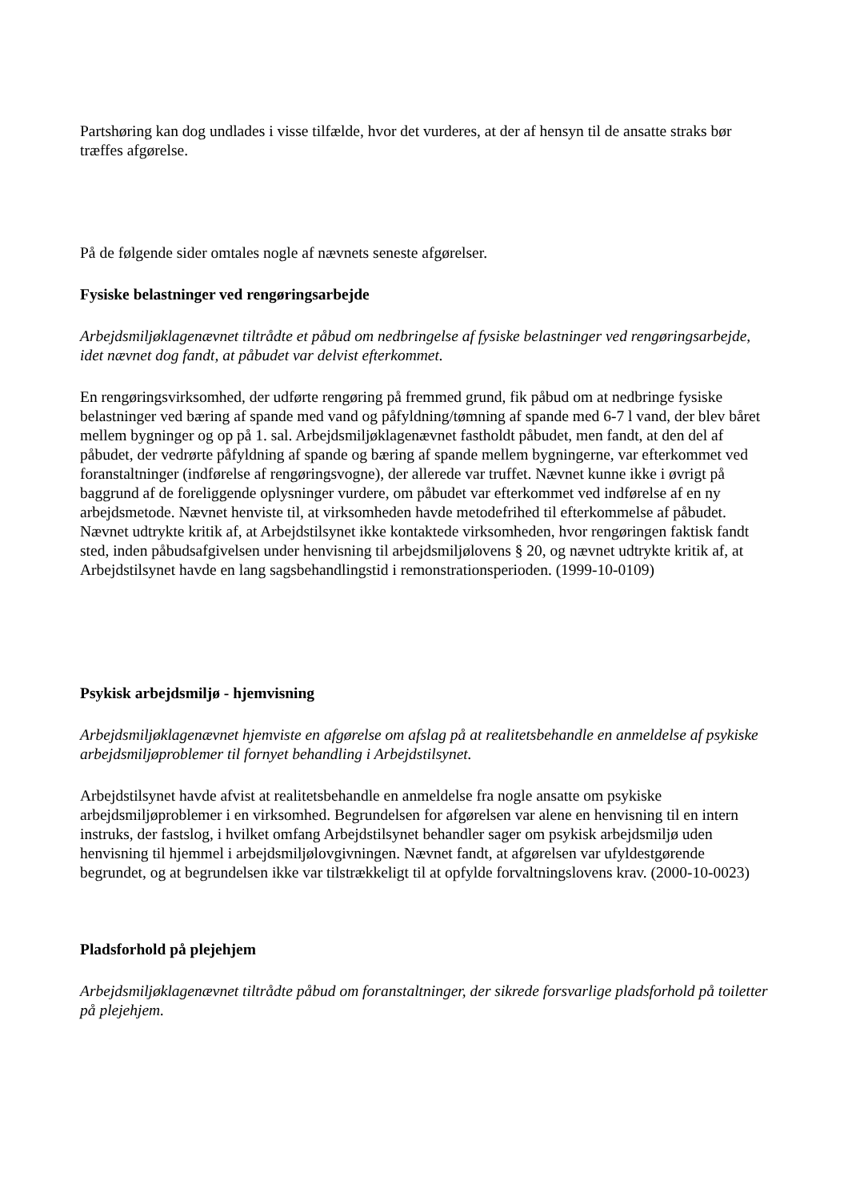Partshøring kan dog undlades i visse tilfælde, hvor det vurderes, at der af hensyn til de ansatte straks bør træffes afgørelse.
På de følgende sider omtales nogle af nævnets seneste afgørelser.
Fysiske belastninger ved rengøringsarbejde
Arbejdsmiljøklagenævnet tiltrådte et påbud om nedbringelse af fysiske belastninger ved rengøringsarbejde, idet nævnet dog fandt, at påbudet var delvist efterkommet.
En rengøringsvirksomhed, der udførte rengøring på fremmed grund, fik påbud om at nedbringe fysiske belastninger ved bæring af spande med vand og påfyldning/tømning af spande med 6-7 l vand, der blev båret mellem bygninger og op på 1. sal. Arbejdsmiljøklagenævnet fastholdt påbudet, men fandt, at den del af påbudet, der vedrørte påfyldning af spande og bæring af spande mellem bygningerne, var efterkommet ved foranstaltninger (indførelse af rengøringsvogne), der allerede var truffet. Nævnet kunne ikke i øvrigt på baggrund af de foreliggende oplysninger vurdere, om påbudet var efterkommet ved indførelse af en ny arbejdsmetode. Nævnet henviste til, at virksomheden havde metodefrihed til efterkommelse af påbudet. Nævnet udtrykte kritik af, at Arbejdstilsynet ikke kontaktede virksomheden, hvor rengøringen faktisk fandt sted, inden påbudsafgivelsen under henvisning til arbejdsmiljølovens § 20, og nævnet udtrykte kritik af, at Arbejdstilsynet havde en lang sagsbehandlingstid i remonstrationsperioden. (1999-10-0109)
Psykisk arbejdsmiljø - hjemvisning
Arbejdsmiljøklagenævnet hjemviste en afgørelse om afslag på at realitetsbehandle en anmeldelse af psykiske arbejdsmiljøproblemer til fornyet behandling i Arbejdstilsynet.
Arbejdstilsynet havde afvist at realitetsbehandle en anmeldelse fra nogle ansatte om psykiske arbejdsmiljøproblemer i en virksomhed. Begrundelsen for afgørelsen var alene en henvisning til en intern instruks, der fastslog, i hvilket omfang Arbejdstilsynet behandler sager om psykisk arbejdsmiljø uden henvisning til hjemmel i arbejdsmiljølovgivningen. Nævnet fandt, at afgørelsen var ufyldestgørende begrundet, og at begrundelsen ikke var tilstrækkeligt til at opfylde forvaltningslovens krav. (2000-10-0023)
Pladsforhold på plejehjem
Arbejdsmiljøklagenævnet tiltrådte påbud om foranstaltninger, der sikrede forsvarlige pladsforhold på toiletter på plejehjem.